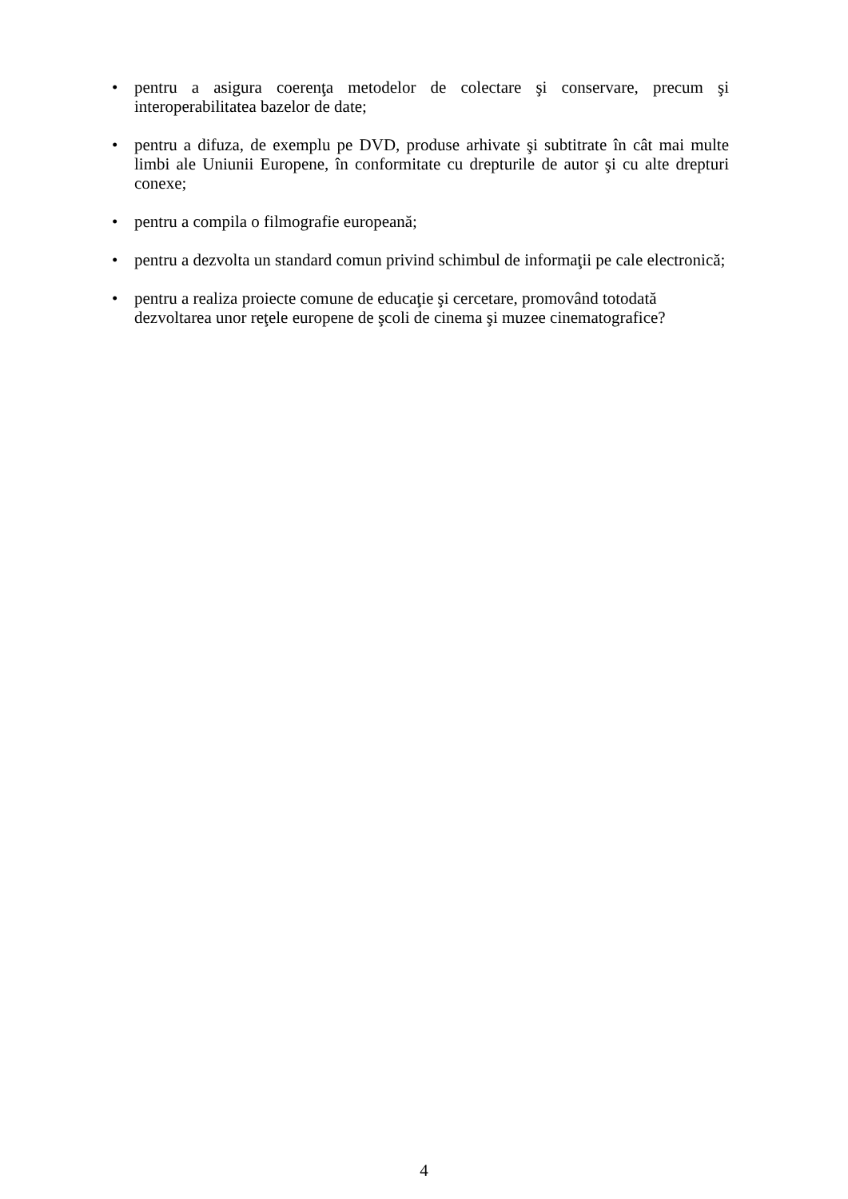• pentru a asigura coerenţa metodelor de colectare şi conservare, precum şi interoperabilitatea bazelor de date;
• pentru a difuza, de exemplu pe DVD, produse arhivate şi subtitrate în cât mai multe limbi ale Uniunii Europene, în conformitate cu drepturile de autor şi cu alte drepturi conexe;
• pentru a compila o filmografie europeană;
• pentru a dezvolta un standard comun privind schimbul de informaţii pe cale electronică;
• pentru a realiza proiecte comune de educaţie şi cercetare, promovând totodată
dezvoltarea unor reţele europene de şcoli de cinema şi muzee cinematografice?
4